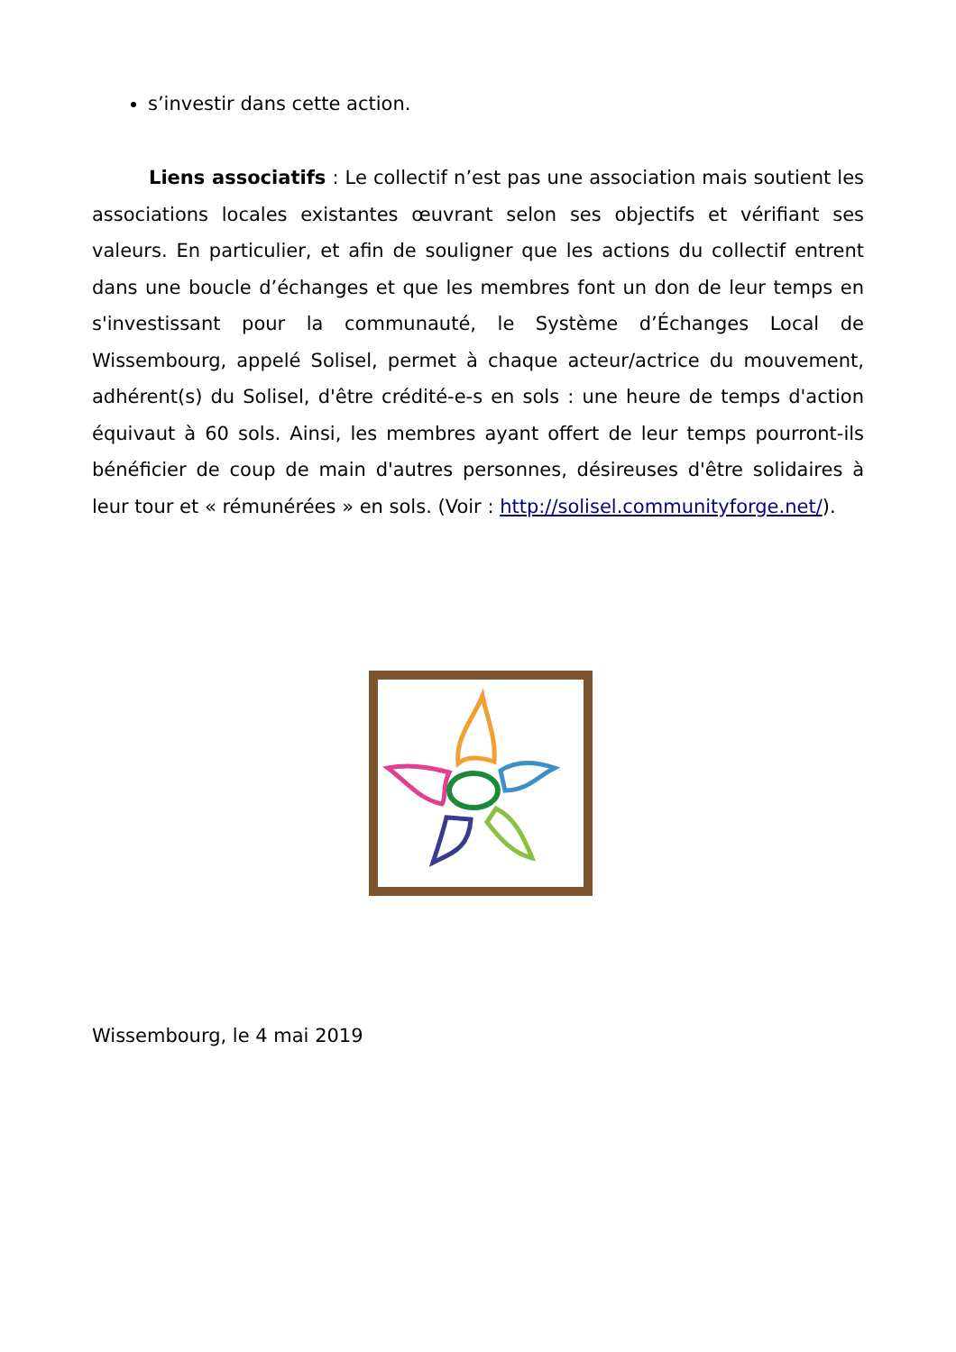s’investir dans cette action.
Liens associatifs : Le collectif n’est pas une association mais soutient les associations locales existantes œuvrant selon ses objectifs et vérifiant ses valeurs. En particulier, et afin de souligner que les actions du collectif entrent dans une boucle d’échanges et que les membres font un don de leur temps en s'investissant pour la communauté, le Système d’Échanges Local de Wissembourg, appelé Solisel, permet à chaque acteur/actrice du mouvement, adhérent(s) du Solisel, d'être crédité-e-s en sols : une heure de temps d'action équivaut à 60 sols. Ainsi, les membres ayant offert de leur temps pourront-ils bénéficier de coup de main d'autres personnes, désireuses d'être solidaires à leur tour et « rémunérées » en sols. (Voir : http://solisel.communityforge.net/).
Wissembourg, le 4 mai 2019